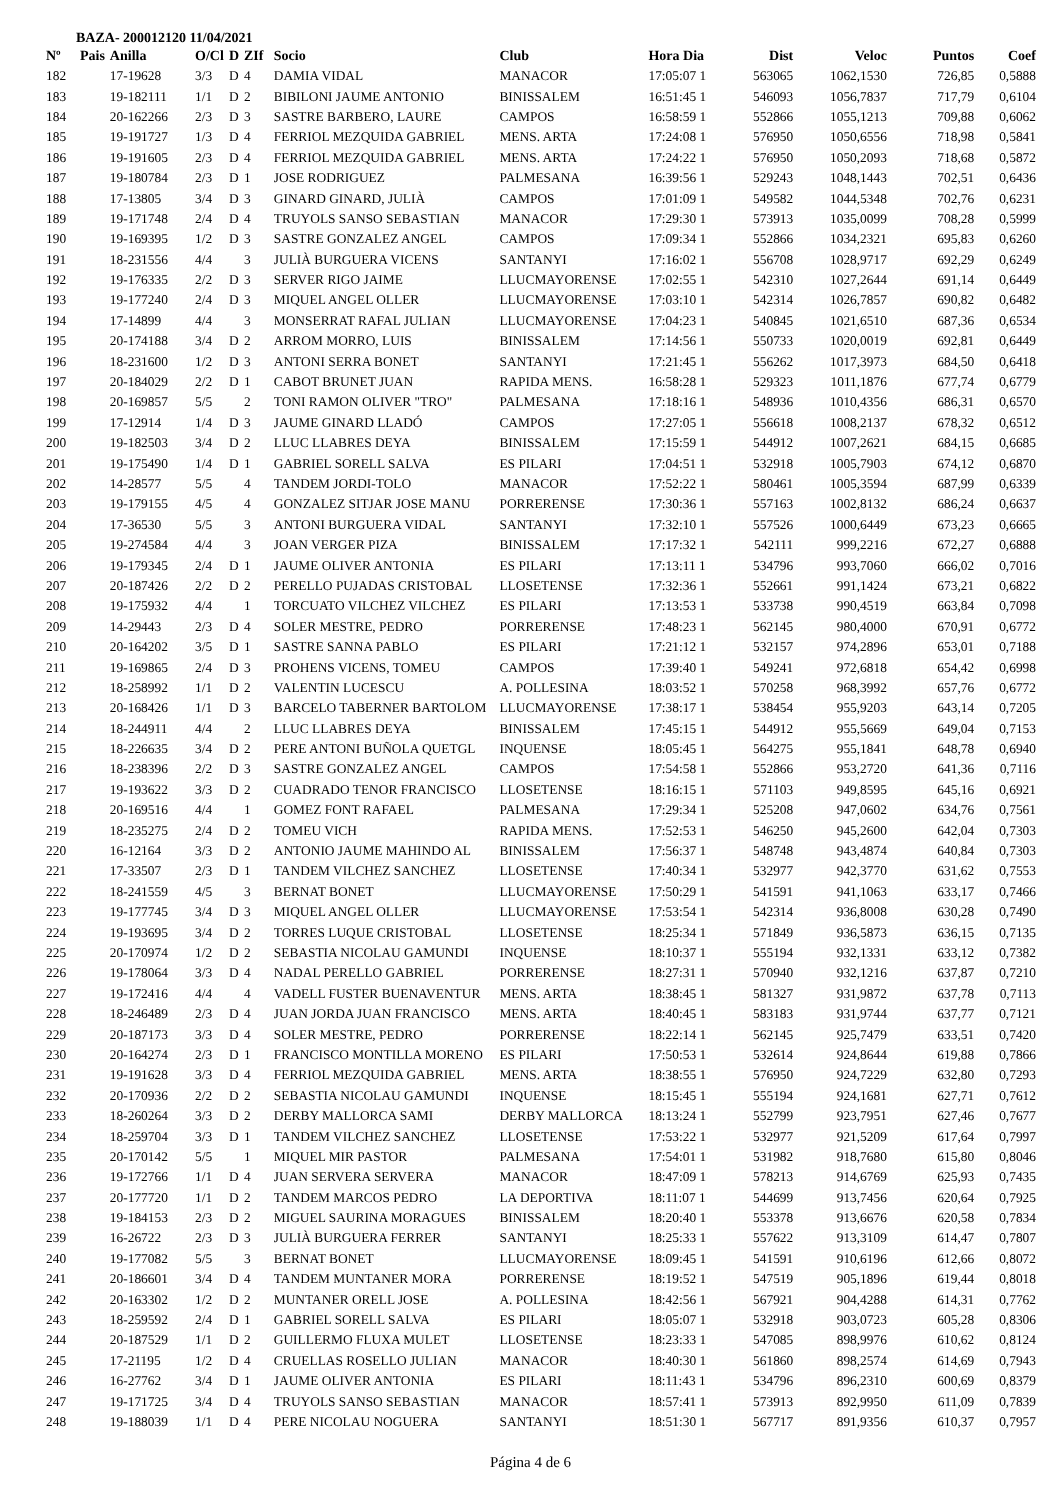BAZA- 200012120 11/04/2021
| Nº | Pais | Anilla | O/Cl | D | ZIf | Socio | Club | Hora Dia | Dist | Veloc | Puntos | Coef |
| --- | --- | --- | --- | --- | --- | --- | --- | --- | --- | --- | --- | --- |
| 182 | | 17-19628 | 3/3 | D | 4 | DAMIA VIDAL | MANACOR | 17:05:07 1 | 563065 | 1062,1530 | 726,85 | 0,5888 |
| 183 | | 19-182111 | 1/1 | D | 2 | BIBILONI JAUME ANTONIO | BINISSALEM | 16:51:45 1 | 546093 | 1056,7837 | 717,79 | 0,6104 |
| 184 | | 20-162266 | 2/3 | D | 3 | SASTRE BARBERO, LAURE | CAMPOS | 16:58:59 1 | 552866 | 1055,1213 | 709,88 | 0,6062 |
| 185 | | 19-191727 | 1/3 | D | 4 | FERRIOL MEZQUIDA GABRIEL | MENS. ARTA | 17:24:08 1 | 576950 | 1050,6556 | 718,98 | 0,5841 |
| 186 | | 19-191605 | 2/3 | D | 4 | FERRIOL MEZQUIDA GABRIEL | MENS. ARTA | 17:24:22 1 | 576950 | 1050,2093 | 718,68 | 0,5872 |
| 187 | | 19-180784 | 2/3 | D | 1 | JOSE RODRIGUEZ | PALMESANA | 16:39:56 1 | 529243 | 1048,1443 | 702,51 | 0,6436 |
| 188 | | 17-13805 | 3/4 | D | 3 | GINARD GINARD, JULIÀ | CAMPOS | 17:01:09 1 | 549582 | 1044,5348 | 702,76 | 0,6231 |
| 189 | | 19-171748 | 2/4 | D | 4 | TRUYOLS SANSO SEBASTIAN | MANACOR | 17:29:30 1 | 573913 | 1035,0099 | 708,28 | 0,5999 |
| 190 | | 19-169395 | 1/2 | D | 3 | SASTRE GONZALEZ ANGEL | CAMPOS | 17:09:34 1 | 552866 | 1034,2321 | 695,83 | 0,6260 |
| 191 | | 18-231556 | 4/4 | | 3 | JULIÀ BURGUERA VICENS | SANTANYI | 17:16:02 1 | 556708 | 1028,9717 | 692,29 | 0,6249 |
| 192 | | 19-176335 | 2/2 | D | 3 | SERVER RIGO JAIME | LLUCMAYORENSE | 17:02:55 1 | 542310 | 1027,2644 | 691,14 | 0,6449 |
| 193 | | 19-177240 | 2/4 | D | 3 | MIQUEL ANGEL OLLER | LLUCMAYORENSE | 17:03:10 1 | 542314 | 1026,7857 | 690,82 | 0,6482 |
| 194 | | 17-14899 | 4/4 | | 3 | MONSERRAT RAFAL JULIAN | LLUCMAYORENSE | 17:04:23 1 | 540845 | 1021,6510 | 687,36 | 0,6534 |
| 195 | | 20-174188 | 3/4 | D | 2 | ARROM MORRO, LUIS | BINISSALEM | 17:14:56 1 | 550733 | 1020,0019 | 692,81 | 0,6449 |
| 196 | | 18-231600 | 1/2 | D | 3 | ANTONI SERRA BONET | SANTANYI | 17:21:45 1 | 556262 | 1017,3973 | 684,50 | 0,6418 |
| 197 | | 20-184029 | 2/2 | D | 1 | CABOT BRUNET JUAN | RAPIDA MENS. | 16:58:28 1 | 529323 | 1011,1876 | 677,74 | 0,6779 |
| 198 | | 20-169857 | 5/5 | | 2 | TONI RAMON OLIVER "TRO" | PALMESANA | 17:18:16 1 | 548936 | 1010,4356 | 686,31 | 0,6570 |
| 199 | | 17-12914 | 1/4 | D | 3 | JAUME GINARD LLADÓ | CAMPOS | 17:27:05 1 | 556618 | 1008,2137 | 678,32 | 0,6512 |
| 200 | | 19-182503 | 3/4 | D | 2 | LLUC LLABRES DEYA | BINISSALEM | 17:15:59 1 | 544912 | 1007,2621 | 684,15 | 0,6685 |
| 201 | | 19-175490 | 1/4 | D | 1 | GABRIEL SORELL SALVA | ES PILARI | 17:04:51 1 | 532918 | 1005,7903 | 674,12 | 0,6870 |
| 202 | | 14-28577 | 5/5 | | 4 | TANDEM JORDI-TOLO | MANACOR | 17:52:22 1 | 580461 | 1005,3594 | 687,99 | 0,6339 |
| 203 | | 19-179155 | 4/5 | | 4 | GONZALEZ SITJAR JOSE MANU | PORRERENSE | 17:30:36 1 | 557163 | 1002,8132 | 686,24 | 0,6637 |
| 204 | | 17-36530 | 5/5 | | 3 | ANTONI BURGUERA VIDAL | SANTANYI | 17:32:10 1 | 557526 | 1000,6449 | 673,23 | 0,6665 |
| 205 | | 19-274584 | 4/4 | | 3 | JOAN VERGER PIZA | BINISSALEM | 17:17:32 1 | 542111 | 999,2216 | 672,27 | 0,6888 |
| 206 | | 19-179345 | 2/4 | D | 1 | JAUME OLIVER ANTONIA | ES PILARI | 17:13:11 1 | 534796 | 993,7060 | 666,02 | 0,7016 |
| 207 | | 20-187426 | 2/2 | D | 2 | PERELLO PUJADAS CRISTOBAL | LLOSETENSE | 17:32:36 1 | 552661 | 991,1424 | 673,21 | 0,6822 |
| 208 | | 19-175932 | 4/4 | | 1 | TORCUATO VILCHEZ VILCHEZ | ES PILARI | 17:13:53 1 | 533738 | 990,4519 | 663,84 | 0,7098 |
| 209 | | 14-29443 | 2/3 | D | 4 | SOLER MESTRE, PEDRO | PORRERENSE | 17:48:23 1 | 562145 | 980,4000 | 670,91 | 0,6772 |
| 210 | | 20-164202 | 3/5 | D | 1 | SASTRE SANNA PABLO | ES PILARI | 17:21:12 1 | 532157 | 974,2896 | 653,01 | 0,7188 |
| 211 | | 19-169865 | 2/4 | D | 3 | PROHENS VICENS, TOMEU | CAMPOS | 17:39:40 1 | 549241 | 972,6818 | 654,42 | 0,6998 |
| 212 | | 18-258992 | 1/1 | D | 2 | VALENTIN LUCESCU | A. POLLESINA | 18:03:52 1 | 570258 | 968,3992 | 657,76 | 0,6772 |
| 213 | | 20-168426 | 1/1 | D | 3 | BARCELO TABERNER BARTOLOM | LLUCMAYORENSE | 17:38:17 1 | 538454 | 955,9203 | 643,14 | 0,7205 |
| 214 | | 18-244911 | 4/4 | | 2 | LLUC LLABRES DEYA | BINISSALEM | 17:45:15 1 | 544912 | 955,5669 | 649,04 | 0,7153 |
| 215 | | 18-226635 | 3/4 | D | 2 | PERE ANTONI BUÑOLA QUETGL | INQUENSE | 18:05:45 1 | 564275 | 955,1841 | 648,78 | 0,6940 |
| 216 | | 18-238396 | 2/2 | D | 3 | SASTRE GONZALEZ ANGEL | CAMPOS | 17:54:58 1 | 552866 | 953,2720 | 641,36 | 0,7116 |
| 217 | | 19-193622 | 3/3 | D | 2 | CUADRADO TENOR FRANCISCO | LLOSETENSE | 18:16:15 1 | 571103 | 949,8595 | 645,16 | 0,6921 |
| 218 | | 20-169516 | 4/4 | | 1 | GOMEZ FONT RAFAEL | PALMESANA | 17:29:34 1 | 525208 | 947,0602 | 634,76 | 0,7561 |
| 219 | | 18-235275 | 2/4 | D | 2 | TOMEU VICH | RAPIDA MENS. | 17:52:53 1 | 546250 | 945,2600 | 642,04 | 0,7303 |
| 220 | | 16-12164 | 3/3 | D | 2 | ANTONIO JAUME MAHINDO AL | BINISSALEM | 17:56:37 1 | 548748 | 943,4874 | 640,84 | 0,7303 |
| 221 | | 17-33507 | 2/3 | D | 1 | TANDEM VILCHEZ SANCHEZ | LLOSETENSE | 17:40:34 1 | 532977 | 942,3770 | 631,62 | 0,7553 |
| 222 | | 18-241559 | 4/5 | | 3 | BERNAT BONET | LLUCMAYORENSE | 17:50:29 1 | 541591 | 941,1063 | 633,17 | 0,7466 |
| 223 | | 19-177745 | 3/4 | D | 3 | MIQUEL ANGEL OLLER | LLUCMAYORENSE | 17:53:54 1 | 542314 | 936,8008 | 630,28 | 0,7490 |
| 224 | | 19-193695 | 3/4 | D | 2 | TORRES LUQUE CRISTOBAL | LLOSETENSE | 18:25:34 1 | 571849 | 936,5873 | 636,15 | 0,7135 |
| 225 | | 20-170974 | 1/2 | D | 2 | SEBASTIA NICOLAU GAMUNDI | INQUENSE | 18:10:37 1 | 555194 | 932,1331 | 633,12 | 0,7382 |
| 226 | | 19-178064 | 3/3 | D | 4 | NADAL PERELLO GABRIEL | PORRERENSE | 18:27:31 1 | 570940 | 932,1216 | 637,87 | 0,7210 |
| 227 | | 19-172416 | 4/4 | | 4 | VADELL FUSTER BUENAVENTUR | MENS. ARTA | 18:38:45 1 | 581327 | 931,9872 | 637,78 | 0,7113 |
| 228 | | 18-246489 | 2/3 | D | 4 | JUAN JORDA JUAN FRANCISCO | MENS. ARTA | 18:40:45 1 | 583183 | 931,9744 | 637,77 | 0,7121 |
| 229 | | 20-187173 | 3/3 | D | 4 | SOLER MESTRE, PEDRO | PORRERENSE | 18:22:14 1 | 562145 | 925,7479 | 633,51 | 0,7420 |
| 230 | | 20-164274 | 2/3 | D | 1 | FRANCISCO MONTILLA MORENO | ES PILARI | 17:50:53 1 | 532614 | 924,8644 | 619,88 | 0,7866 |
| 231 | | 19-191628 | 3/3 | D | 4 | FERRIOL MEZQUIDA GABRIEL | MENS. ARTA | 18:38:55 1 | 576950 | 924,7229 | 632,80 | 0,7293 |
| 232 | | 20-170936 | 2/2 | D | 2 | SEBASTIA NICOLAU GAMUNDI | INQUENSE | 18:15:45 1 | 555194 | 924,1681 | 627,71 | 0,7612 |
| 233 | | 18-260264 | 3/3 | D | 2 | DERBY MALLORCA SAMI | DERBY MALLORCA | 18:13:24 1 | 552799 | 923,7951 | 627,46 | 0,7677 |
| 234 | | 18-259704 | 3/3 | D | 1 | TANDEM VILCHEZ SANCHEZ | LLOSETENSE | 17:53:22 1 | 532977 | 921,5209 | 617,64 | 0,7997 |
| 235 | | 20-170142 | 5/5 | | 1 | MIQUEL MIR PASTOR | PALMESANA | 17:54:01 1 | 531982 | 918,7680 | 615,80 | 0,8046 |
| 236 | | 19-172766 | 1/1 | D | 4 | JUAN SERVERA SERVERA | MANACOR | 18:47:09 1 | 578213 | 914,6769 | 625,93 | 0,7435 |
| 237 | | 20-177720 | 1/1 | D | 2 | TANDEM MARCOS PEDRO | LA DEPORTIVA | 18:11:07 1 | 544699 | 913,7456 | 620,64 | 0,7925 |
| 238 | | 19-184153 | 2/3 | D | 2 | MIGUEL SAURINA MORAGUES | BINISSALEM | 18:20:40 1 | 553378 | 913,6676 | 620,58 | 0,7834 |
| 239 | | 16-26722 | 2/3 | D | 3 | JULIÀ BURGUERA FERRER | SANTANYI | 18:25:33 1 | 557622 | 913,3109 | 614,47 | 0,7807 |
| 240 | | 19-177082 | 5/5 | | 3 | BERNAT BONET | LLUCMAYORENSE | 18:09:45 1 | 541591 | 910,6196 | 612,66 | 0,8072 |
| 241 | | 20-186601 | 3/4 | D | 4 | TANDEM MUNTANER MORA | PORRERENSE | 18:19:52 1 | 547519 | 905,1896 | 619,44 | 0,8018 |
| 242 | | 20-163302 | 1/2 | D | 2 | MUNTANER ORELL JOSE | A. POLLESINA | 18:42:56 1 | 567921 | 904,4288 | 614,31 | 0,7762 |
| 243 | | 18-259592 | 2/4 | D | 1 | GABRIEL SORELL SALVA | ES PILARI | 18:05:07 1 | 532918 | 903,0723 | 605,28 | 0,8306 |
| 244 | | 20-187529 | 1/1 | D | 2 | GUILLERMO FLUXA MULET | LLOSETENSE | 18:23:33 1 | 547085 | 898,9976 | 610,62 | 0,8124 |
| 245 | | 17-21195 | 1/2 | D | 4 | CRUELLAS ROSELLO JULIAN | MANACOR | 18:40:30 1 | 561860 | 898,2574 | 614,69 | 0,7943 |
| 246 | | 16-27762 | 3/4 | D | 1 | JAUME OLIVER ANTONIA | ES PILARI | 18:11:43 1 | 534796 | 896,2310 | 600,69 | 0,8379 |
| 247 | | 19-171725 | 3/4 | D | 4 | TRUYOLS SANSO SEBASTIAN | MANACOR | 18:57:41 1 | 573913 | 892,9950 | 611,09 | 0,7839 |
| 248 | | 19-188039 | 1/1 | D | 4 | PERE NICOLAU NOGUERA | SANTANYI | 18:51:30 1 | 567717 | 891,9356 | 610,37 | 0,7957 |
Página 4 de 6